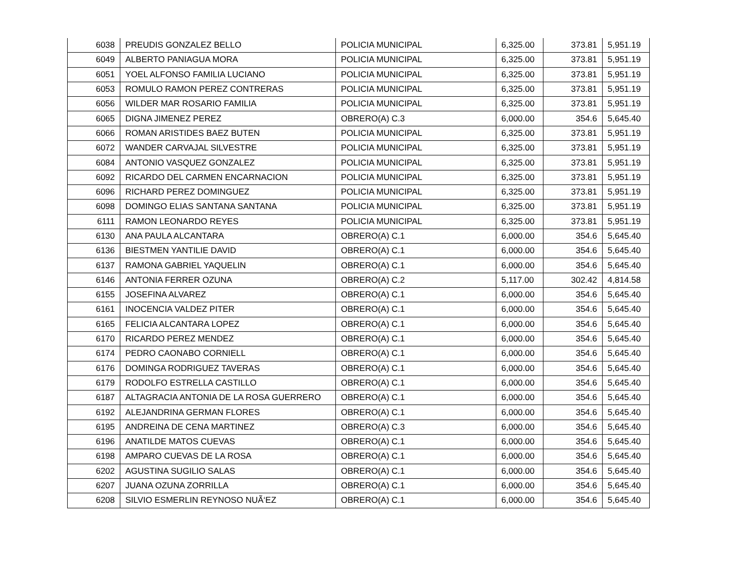| 6038 | PREUDIS GONZALEZ BELLO | POLICIA MUNICIPAL | 6,325.00 | 373.81 | 5,951.19 |
| 6049 | ALBERTO PANIAGUA MORA | POLICIA MUNICIPAL | 6,325.00 | 373.81 | 5,951.19 |
| 6051 | YOEL ALFONSO FAMILIA LUCIANO | POLICIA MUNICIPAL | 6,325.00 | 373.81 | 5,951.19 |
| 6053 | ROMULO RAMON PEREZ CONTRERAS | POLICIA MUNICIPAL | 6,325.00 | 373.81 | 5,951.19 |
| 6056 | WILDER MAR ROSARIO FAMILIA | POLICIA MUNICIPAL | 6,325.00 | 373.81 | 5,951.19 |
| 6065 | DIGNA JIMENEZ PEREZ | OBRERO(A) C.3 | 6,000.00 | 354.6 | 5,645.40 |
| 6066 | ROMAN ARISTIDES BAEZ BUTEN | POLICIA MUNICIPAL | 6,325.00 | 373.81 | 5,951.19 |
| 6072 | WANDER CARVAJAL SILVESTRE | POLICIA MUNICIPAL | 6,325.00 | 373.81 | 5,951.19 |
| 6084 | ANTONIO VASQUEZ GONZALEZ | POLICIA MUNICIPAL | 6,325.00 | 373.81 | 5,951.19 |
| 6092 | RICARDO DEL CARMEN ENCARNACION | POLICIA MUNICIPAL | 6,325.00 | 373.81 | 5,951.19 |
| 6096 | RICHARD PEREZ DOMINGUEZ | POLICIA MUNICIPAL | 6,325.00 | 373.81 | 5,951.19 |
| 6098 | DOMINGO ELIAS SANTANA SANTANA | POLICIA MUNICIPAL | 6,325.00 | 373.81 | 5,951.19 |
| 6111 | RAMON LEONARDO REYES | POLICIA MUNICIPAL | 6,325.00 | 373.81 | 5,951.19 |
| 6130 | ANA PAULA ALCANTARA | OBRERO(A) C.1 | 6,000.00 | 354.6 | 5,645.40 |
| 6136 | BIESTMEN YANTILIE DAVID | OBRERO(A) C.1 | 6,000.00 | 354.6 | 5,645.40 |
| 6137 | RAMONA GABRIEL YAQUELIN | OBRERO(A) C.1 | 6,000.00 | 354.6 | 5,645.40 |
| 6146 | ANTONIA FERRER OZUNA | OBRERO(A) C.2 | 5,117.00 | 302.42 | 4,814.58 |
| 6155 | JOSEFINA ALVAREZ | OBRERO(A) C.1 | 6,000.00 | 354.6 | 5,645.40 |
| 6161 | INOCENCIA VALDEZ PITER | OBRERO(A) C.1 | 6,000.00 | 354.6 | 5,645.40 |
| 6165 | FELICIA ALCANTARA LOPEZ | OBRERO(A) C.1 | 6,000.00 | 354.6 | 5,645.40 |
| 6170 | RICARDO PEREZ MENDEZ | OBRERO(A) C.1 | 6,000.00 | 354.6 | 5,645.40 |
| 6174 | PEDRO CAONABO CORNIELL | OBRERO(A) C.1 | 6,000.00 | 354.6 | 5,645.40 |
| 6176 | DOMINGA RODRIGUEZ TAVERAS | OBRERO(A) C.1 | 6,000.00 | 354.6 | 5,645.40 |
| 6179 | RODOLFO ESTRELLA CASTILLO | OBRERO(A) C.1 | 6,000.00 | 354.6 | 5,645.40 |
| 6187 | ALTAGRACIA ANTONIA DE LA ROSA GUERRERO | OBRERO(A) C.1 | 6,000.00 | 354.6 | 5,645.40 |
| 6192 | ALEJANDRINA GERMAN FLORES | OBRERO(A) C.1 | 6,000.00 | 354.6 | 5,645.40 |
| 6195 | ANDREINA DE CENA MARTINEZ | OBRERO(A) C.3 | 6,000.00 | 354.6 | 5,645.40 |
| 6196 | ANATILDE MATOS CUEVAS | OBRERO(A) C.1 | 6,000.00 | 354.6 | 5,645.40 |
| 6198 | AMPARO CUEVAS DE LA ROSA | OBRERO(A) C.1 | 6,000.00 | 354.6 | 5,645.40 |
| 6202 | AGUSTINA SUGILIO SALAS | OBRERO(A) C.1 | 6,000.00 | 354.6 | 5,645.40 |
| 6207 | JUANA OZUNA ZORRILLA | OBRERO(A) C.1 | 6,000.00 | 354.6 | 5,645.40 |
| 6208 | SILVIO ESMERLIN REYNOSO NUÃ‘EZ | OBRERO(A) C.1 | 6,000.00 | 354.6 | 5,645.40 |